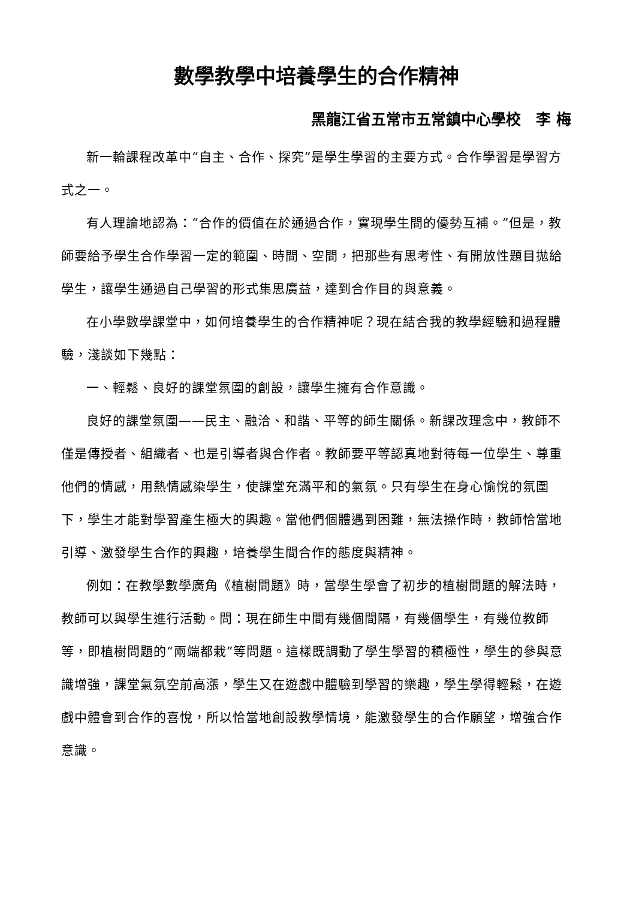數學教學中培養學生的合作精神
黑龍江省五常市五常鎮中心學校　李 梅
新一輪課程改革中“自主、合作、探究”是學生學習的主要方式。合作學習是學習方式之一。
有人理論地認為：“合作的價值在於通過合作，實現學生間的優勢互補。”但是，教師要給予學生合作學習一定的範圍、時間、空間，把那些有思考性、有開放性題目拋給學生，讓學生通過自己學習的形式集思廣益，達到合作目的與意義。
在小學數學課堂中，如何培養學生的合作精神呢？現在結合我的教學經驗和過程體驗，淺談如下幾點：
一、輕鬆、良好的課堂氛圍的創設，讓學生擁有合作意識。
良好的課堂氛圍——民主、融洽、和諧、平等的師生關係。新課改理念中，教師不僅是傳授者、組織者、也是引導者與合作者。教師要平等認真地對待每一位學生、尊重他們的情感，用熱情感染學生，使課堂充滿平和的氣氛。只有學生在身心愉悅的氛圍下，學生才能對學習產生極大的興趣。當他們個體遇到困難，無法操作時，教師恰當地引導、激發學生合作的興趣，培養學生間合作的態度與精神。
例如：在教學數學廣角《植樹問題》時，當學生學會了初步的植樹問題的解法時，教師可以與學生進行活動。問：現在師生中間有幾個間隔，有幾個學生，有幾位教師等，即植樹問題的“兩端都栽”等問題。這樣既調動了學生學習的積極性，學生的參與意識增強，課堂氣氛空前高漲，學生又在遊戲中體驗到學習的樂趣，學生學得輕鬆，在遊戲中體會到合作的喜悅，所以恰當地創設教學情境，能激發學生的合作願望，增強合作意識。